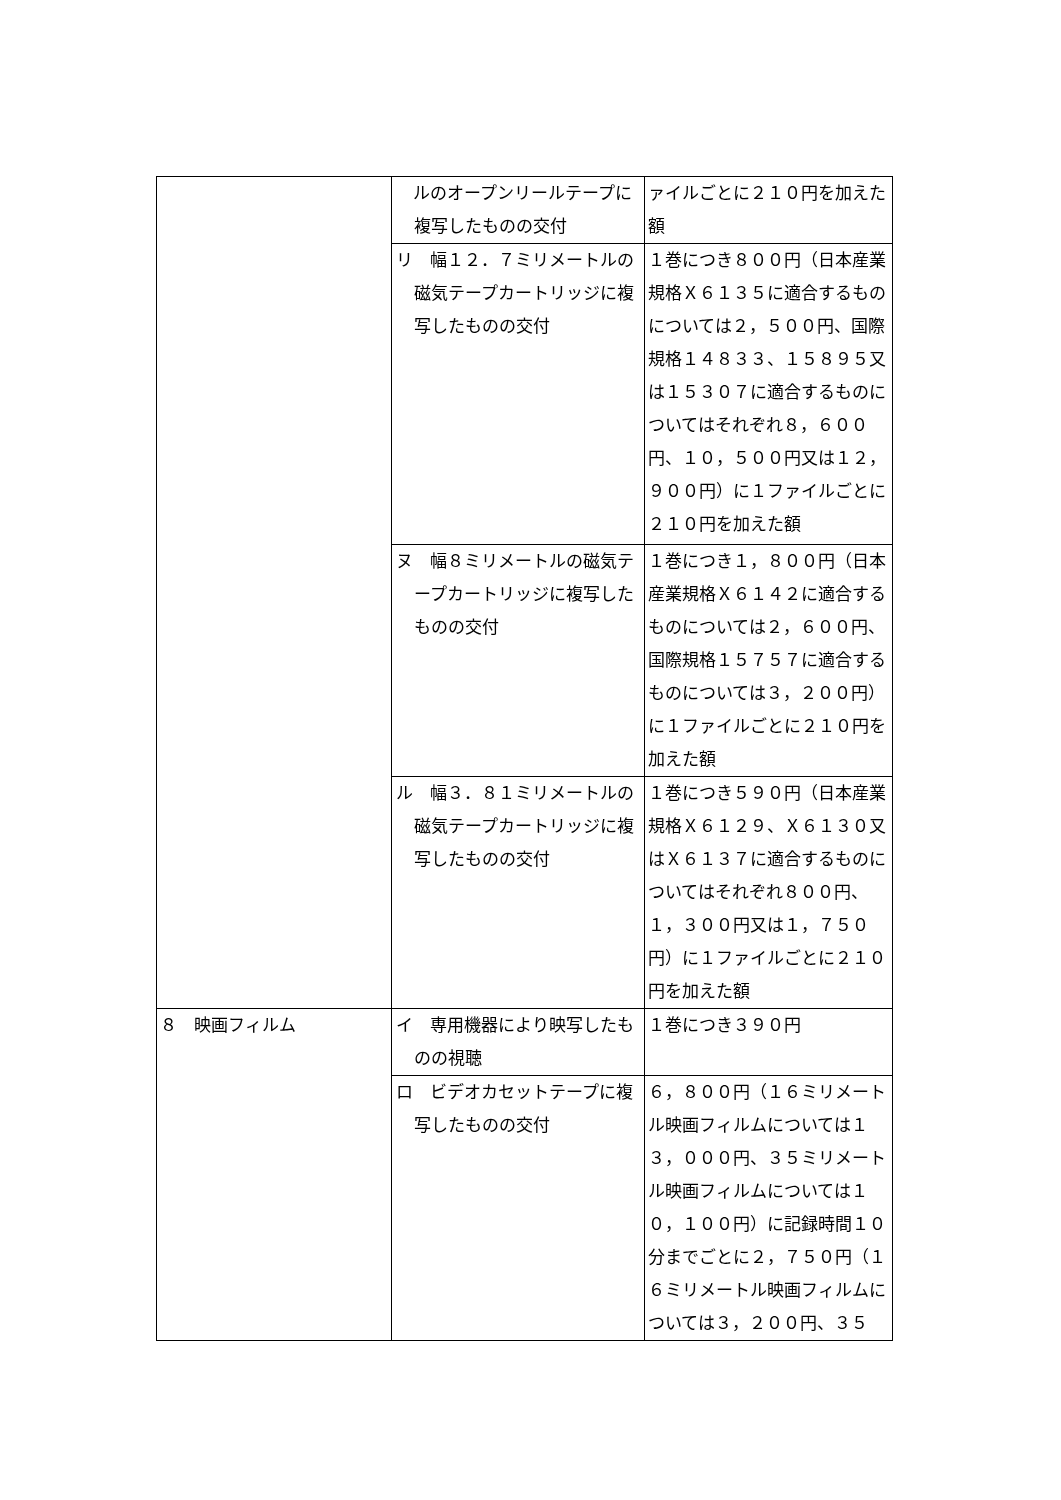| | ルのオープンリールテープに複写したものの交付 | ァイルごとに２１０円を加えた額 |
| | リ 幅１２．７ミリメートルの磁気テープカートリッジに複写したものの交付 | １巻につき８００円（日本産業規格Ｘ６１３５に適合するものについては２，５００円、国際規格１４８３３、１５８９５又は１５３０７に適合するものについてはそれぞれ８，６００円、１０，５００円又は１２，９００円）に１ファイルごとに２１０円を加えた額 |
| | ヌ 幅８ミリメートルの磁気テープカートリッジに複写したものの交付 | １巻につき１，８００円（日本産業規格Ｘ６１４２に適合するものについては２，６００円、国際規格１５７５７に適合するものについては３，２００円）に１ファイルごとに２１０円を加えた額 |
| | ル 幅３．８１ミリメートルの磁気テープカートリッジに複写したものの交付 | １巻につき５９０円（日本産業規格Ｘ６１２９、Ｘ６１３０又はＸ６１３７に適合するものについてはそれぞれ８００円、１，３００円又は１，７５０円）に１ファイルごとに２１０円を加えた額 |
| ８ 映画フィルム | イ 専用機器により映写したものの視聴 | １巻につき３９０円 |
| | ロ ビデオカセットテープに複写したものの交付 | ６，８００円（１６ミリメートル映画フィルムについては１３，０００円、３５ミリメートル映画フィルムについては１０，１００円）に記録時間１０分までごとに２，７５０円（１６ミリメートル映画フィルムについては３，２００円、３５ |